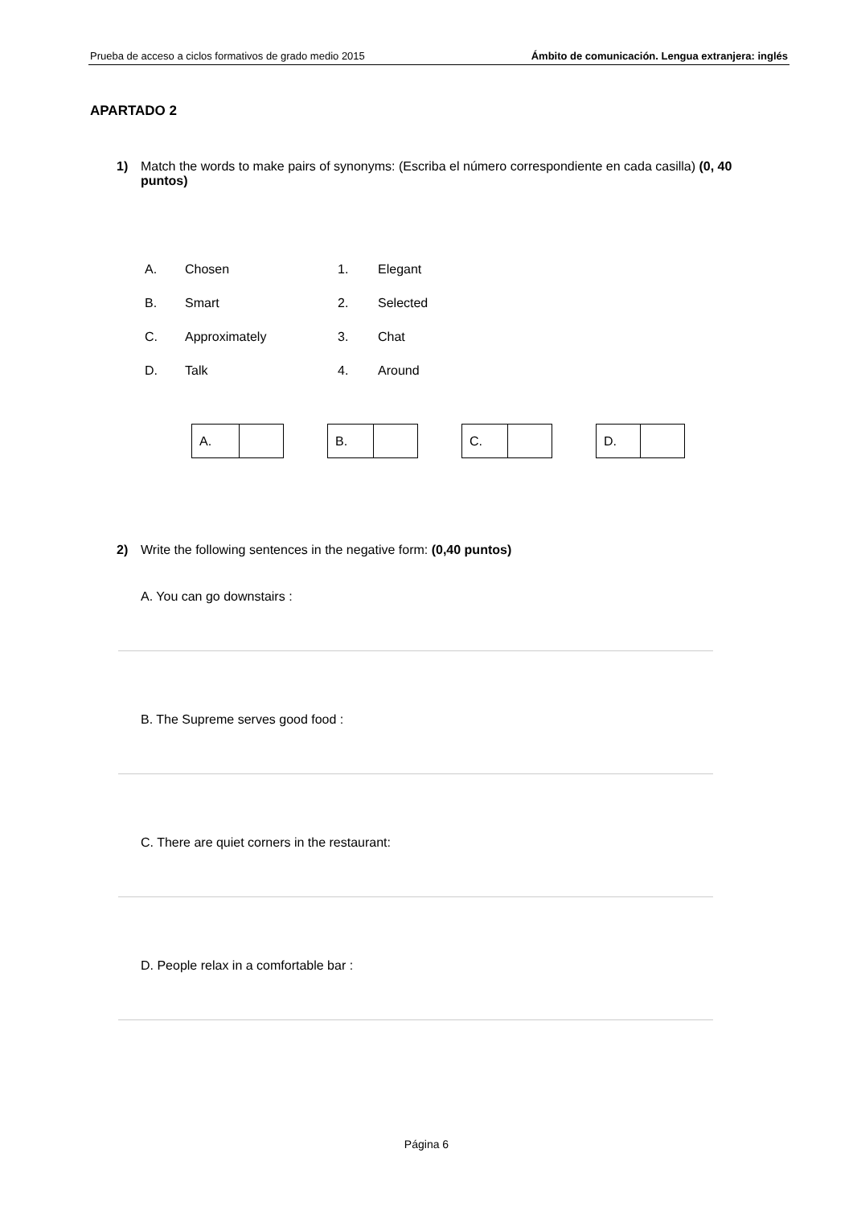Prueba de acceso a ciclos formativos de grado medio 2015 Ámbito de comunicación. Lengua extranjera: inglés
APARTADO 2
1) Match the words to make pairs of synonyms: (Escriba el número correspondiente en cada casilla) (0, 40 puntos)
| A. | Chosen | 1. | Elegant |
| B. | Smart | 2. | Selected |
| C. | Approximately | 3. | Chat |
| D. | Talk | 4. | Around |
| A. | |
| B. | |
| C. | |
| D. | |
2) Write the following sentences in the negative form: (0,40 puntos)
A. You can go downstairs :
B. The Supreme serves good food :
C. There are quiet corners in the restaurant:
D. People relax in a comfortable bar :
Página 6